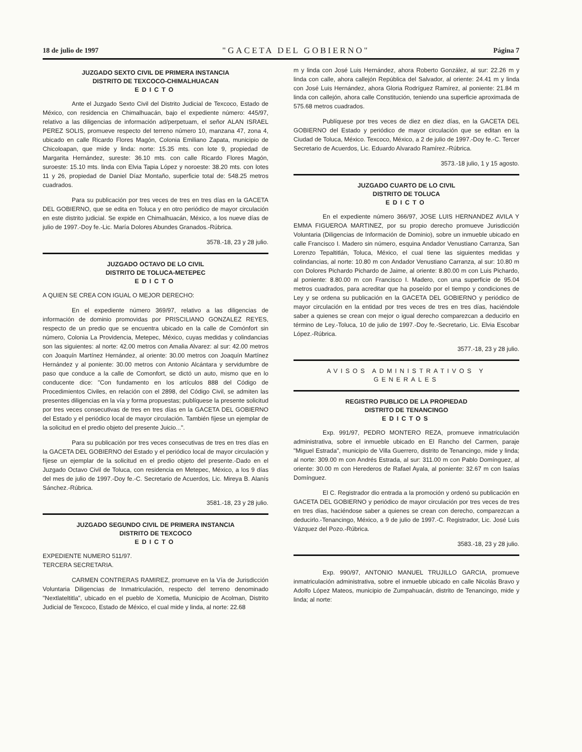18 de julio de 1997 "GACETA DEL GOBIERNO" Página 7
JUZGADO SEXTO CIVIL DE PRIMERA INSTANCIA
DISTRITO DE TEXCOCO-CHIMALHUACAN
EDICTO
Ante el Juzgado Sexto Civil del Distrito Judicial de Texcoco, Estado de México, con residencia en Chimalhuacán, bajo el expediente número: 445/97, relativo a las diligencias de información ad/perpetuam, el señor ALAN ISRAEL PEREZ SOLIS, promueve respecto del terreno número 10, manzana 47, zona 4, ubicado en calle Ricardo Flores Magón, Colonia Emiliano Zapata, municipio de Chicoloapan, que mide y linda: norte: 15.35 mts. con lote 9, propiedad de Margarita Hernández, sureste: 36.10 mts. con calle Ricardo Flores Magón, suroeste: 15.10 mts. linda con Elvia Tapia López y noroeste: 38.20 mts. con lotes 11 y 26, propiedad de Daniel Díaz Montaño, superficie total de: 548.25 metros cuadrados.
Para su publicación por tres veces de tres en tres días en la GACETA DEL GOBIERNO, que se edita en Toluca y en otro periódico de mayor circulación en este distrito judicial. Se expide en Chimalhuacán, México, a los nueve días de julio de 1997.-Doy fe.-Lic. María Dolores Abundes Granados.-Rúbrica.
3578.-18, 23 y 28 julio.
JUZGADO OCTAVO DE LO CIVIL
DISTRITO DE TOLUCA-METEPEC
EDICTO
A QUIEN SE CREA CON IGUAL O MEJOR DERECHO:
En el expediente número 369/97, relativo a las diligencias de información de dominio promovidas por PRISCILIANO GONZALEZ REYES, respecto de un predio que se encuentra ubicado en la calle de Comónfort sin número, Colonia La Providencia, Metepec, México, cuyas medidas y colindancias son las siguientes: al norte: 42.00 metros con Amalia Alvarez: al sur: 42.00 metros con Joaquín Martínez Hernández, al oriente: 30.00 metros con Joaquín Martínez Hernández y al poniente: 30.00 metros con Antonio Alcántara y servidumbre de paso que conduce a la calle de Comonfort, se dictó un auto, mismo que en lo conducente dice: "Con fundamento en los artículos 888 del Código de Procedimientos Civiles, en relación con el 2898, del Código Civil, se admiten las presentes diligencias en la vía y forma propuestas; publíquese la presente solicitud por tres veces consecutivas de tres en tres días en la GACETA DEL GOBIERNO del Estado y el periódico local de mayor circulación. También fíjese un ejemplar de la solicitud en el predio objeto del presente Juicio...".
Para su publicación por tres veces consecutivas de tres en tres días en la GACETA DEL GOBIERNO del Estado y el periódico local de mayor circulación y fíjese un ejemplar de la solicitud en el predio objeto del presente.-Dado en el Juzgado Octavo Civil de Toluca, con residencia en Metepec, México, a los 9 días del mes de julio de 1997.-Doy fe.-C. Secretario de Acuerdos, Lic. Mireya B. Alanís Sánchez.-Rúbrica.
3581.-18, 23 y 28 julio.
JUZGADO SEGUNDO CIVIL DE PRIMERA INSTANCIA
DISTRITO DE TEXCOCO
EDICTO
EXPEDIENTE NUMERO 511/97.
TERCERA SECRETARIA.
CARMEN CONTRERAS RAMIREZ, promueve en la Vía de Jurisdicción Voluntaria Diligencias de Inmatriculación, respecto del terreno denominado "Nextlateltitla", ubicado en el pueblo de Xometla, Municipio de Acolman, Distrito Judicial de Texcoco, Estado de México, el cual mide y linda, al norte: 22.68
m y linda con José Luis Hernández, ahora Roberto González, al sur: 22.26 m y linda con calle, ahora callejón República del Salvador, al oriente: 24.41 m y linda con José Luis Hernández, ahora Gloria Rodríguez Ramírez, al poniente: 21.84 m linda con callejón, ahora calle Constitución, teniendo una superficie aproximada de 575.68 metros cuadrados.
Publíquese por tres veces de diez en diez días, en la GACETA DEL GOBIERNO del Estado y periódico de mayor circulación que se editan en la Ciudad de Toluca, México. Texcoco, México, a 2 de julio de 1997.-Doy fe.-C. Tercer Secretario de Acuerdos, Lic. Eduardo Alvarado Ramírez.-Rúbrica.
3573.-18 julio, 1 y 15 agosto.
JUZGADO CUARTO DE LO CIVIL
DISTRITO DE TOLUCA
EDICTO
En el expediente número 366/97, JOSE LUIS HERNANDEZ AVILA Y EMMA FIGUEROA MARTINEZ, por su propio derecho promueve Jurisdicción Voluntaria (Diligencias de Información de Dominio), sobre un inmueble ubicado en calle Francisco I. Madero sin número, esquina Andador Venustiano Carranza, San Lorenzo Tepaltitlán, Toluca, México, el cual tiene las siguientes medidas y colindancias, al norte: 10.80 m con Andador Venustiano Carranza, al sur: 10.80 m con Dolores Pichardo Pichardo de Jaime, al oriente: 8.80.00 m con Luis Pichardo, al poniente: 8.80.00 m con Francisco I. Madero, con una superficie de 95.04 metros cuadrados, para acreditar que ha poseído por el tiempo y condiciones de Ley y se ordena su publicación en la GACETA DEL GOBIERNO y periódico de mayor circulación en la entidad por tres veces de tres en tres días, haciéndole saber a quienes se crean con mejor o igual derecho comparezcan a deducirlo en término de Ley.-Toluca, 10 de julio de 1997.-Doy fe.-Secretario, Lic. Elvia Escobar López.-Rúbrica.
3577.-18, 23 y 28 julio.
AVISOS ADMINISTRATIVOS Y GENERALES
REGISTRO PUBLICO DE LA PROPIEDAD
DISTRITO DE TENANCINGO
EDICTOS
Exp. 991/97, PEDRO MONTERO REZA, promueve inmatriculación administrativa, sobre el inmueble ubicado en El Rancho del Carmen, paraje "Miguel Estrada", municipio de Villa Guerrero, distrito de Tenancingo, mide y linda; al norte: 309.00 m con Andrés Estrada, al sur: 311.00 m con Pablo Domínguez, al oriente: 30.00 m con Herederos de Rafael Ayala, al poniente: 32.67 m con Isaías Domínguez.
El C. Registrador dio entrada a la promoción y ordenó su publicación en GACETA DEL GOBIERNO y periódico de mayor circulación por tres veces de tres en tres días, haciéndose saber a quienes se crean con derecho, comparezcan a deducirlo.-Tenancingo, México, a 9 de julio de 1997.-C. Registrador, Lic. José Luis Vázquez del Pozo.-Rúbrica.
3583.-18, 23 y 28 julio.
Exp. 990/97, ANTONIO MANUEL TRUJILLO GARCIA, promueve inmatriculación administrativa, sobre el inmueble ubicado en calle Nicolás Bravo y Adolfo López Mateos, municipio de Zumpahuacán, distrito de Tenancingo, mide y linda; al norte: